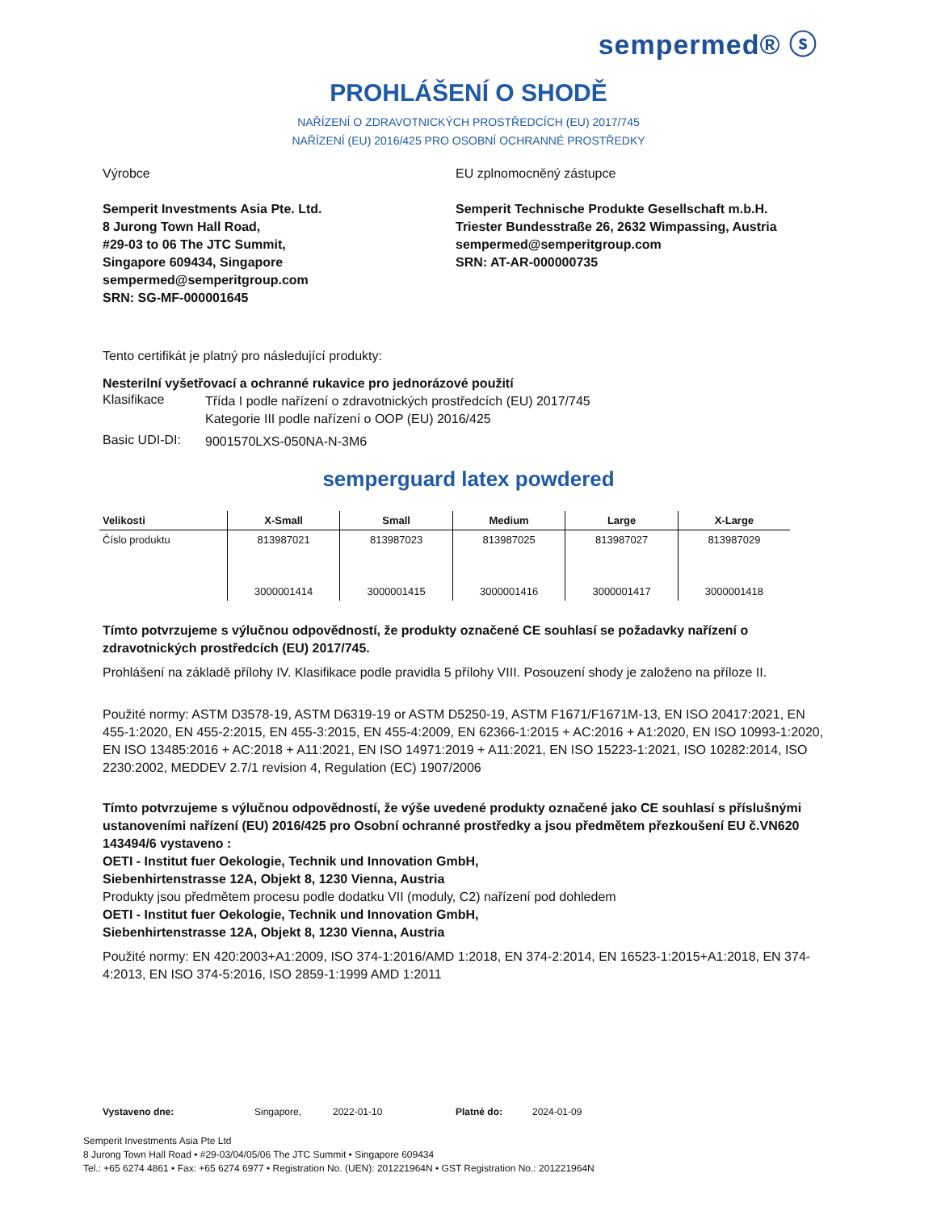sempermed® ⓢ
PROHLÁŠENÍ O SHODĚ
NAŘÍZENÍ O ZDRAVOTNICKÝCH PROSTŘEDCÍCH (EU) 2017/745
NAŘÍZENÍ (EU) 2016/425 PRO OSOBNÍ OCHRANNÉ PROSTŘEDKY
Výrobce
Semperit Investments Asia Pte. Ltd.
8 Jurong Town Hall Road,
#29-03 to 06 The JTC Summit,
Singapore 609434, Singapore
sempermed@semperitgroup.com
SRN: SG-MF-000001645
EU zplnomocněný zástupce
Semperit Technische Produkte Gesellschaft m.b.H.
Triester Bundesstraße 26, 2632 Wimpassing, Austria
sempermed@semperitgroup.com
SRN: AT-AR-000000735
Tento certifikát je platný pro následující produkty:
Nesterilní vyšetřovací a ochranné rukavice pro jednorázové použití
Klasifikace
Třída I podle nařízení o zdravotnických prostředcích (EU) 2017/745
Kategorie III podle nařízení o OOP (EU) 2016/425
Basic UDI-DI:
9001570LXS-050NA-N-3M6
semperguard latex powdered
| Velikosti | X-Small | Small | Medium | Large | X-Large |
| --- | --- | --- | --- | --- | --- |
| Číslo produktu | 813987021 | 813987023 | 813987025 | 813987027 | 813987029 |
| | 3000001414 | 3000001415 | 3000001416 | 3000001417 | 3000001418 |
Tímto potvrzujeme s výlučnou odpovědností, že produkty označené CE souhlasí se požadavky nařízení o zdravotnických prostředcích (EU) 2017/745.
Prohlášení na základě přílohy IV. Klasifikace podle pravidla 5 přílohy VIII. Posouzení shody je založeno na příloze II.
Použité normy: ASTM D3578-19, ASTM D6319-19 or ASTM D5250-19, ASTM F1671/F1671M-13, EN ISO 20417:2021, EN 455-1:2020, EN 455-2:2015, EN 455-3:2015, EN 455-4:2009, EN 62366-1:2015 + AC:2016 + A1:2020, EN ISO 10993-1:2020, EN ISO 13485:2016 + AC:2018 + A11:2021, EN ISO 14971:2019 + A11:2021, EN ISO 15223-1:2021, ISO 10282:2014, ISO 2230:2002, MEDDEV 2.7/1 revision 4, Regulation (EC) 1907/2006
Tímto potvrzujeme s výlučnou odpovědností, že výše uvedené produkty označené jako CE souhlasí s příslušnými ustanoveními nařízení (EU) 2016/425 pro Osobní ochranné prostředky a jsou předmětem přezkoušení EU č.VN620 143494/6 vystaveno :
OETI - Institut fuer Oekologie, Technik und Innovation GmbH,
Siebenhirtenstrasse 12A, Objekt 8, 1230 Vienna, Austria
Produkty jsou předmětem procesu podle dodatku VII (moduly, C2) nařízení pod dohledem
OETI - Institut fuer Oekologie, Technik und Innovation GmbH,
Siebenhirtenstrasse 12A, Objekt 8, 1230 Vienna, Austria
Použité normy: EN 420:2003+A1:2009, ISO 374-1:2016/AMD 1:2018, EN 374-2:2014, EN 16523-1:2015+A1:2018, EN 374-4:2013, EN ISO 374-5:2016, ISO 2859-1:1999 AMD 1:2011
Vystaveno dne: Singapore, 2022-01-10 Platné do: 2024-01-09
Semperit Investments Asia Pte Ltd
8 Jurong Town Hall Road • #29-03/04/05/06 The JTC Summit • Singapore 609434
Tel.: +65 6274 4861 • Fax: +65 6274 6977 • Registration No. (UEN): 201221964N • GST Registration No.: 201221964N